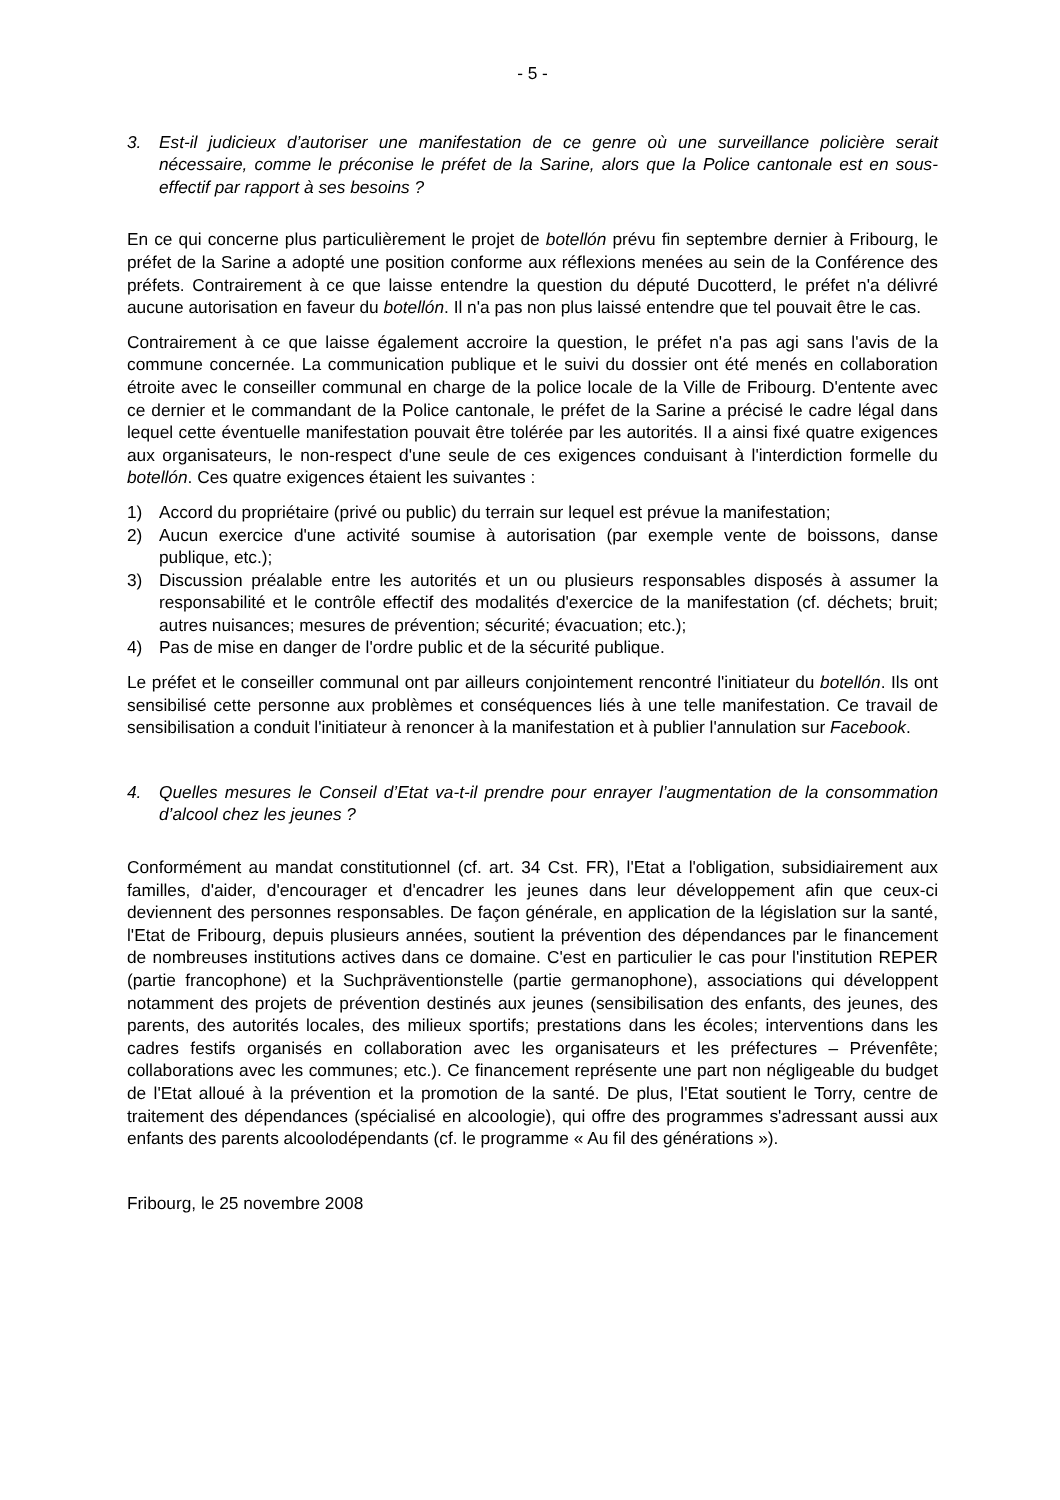- 5 -
3. Est-il judicieux d’autoriser une manifestation de ce genre où une surveillance policière serait nécessaire, comme le préconise le préfet de la Sarine, alors que la Police cantonale est en sous-effectif par rapport à ses besoins ?
En ce qui concerne plus particulièrement le projet de botellón prévu fin septembre dernier à Fribourg, le préfet de la Sarine a adopté une position conforme aux réflexions menées au sein de la Conférence des préfets. Contrairement à ce que laisse entendre la question du député Ducotterd, le préfet n'a délivré aucune autorisation en faveur du botellón. Il n'a pas non plus laissé entendre que tel pouvait être le cas.
Contrairement à ce que laisse également accroire la question, le préfet n'a pas agi sans l'avis de la commune concernée. La communication publique et le suivi du dossier ont été menés en collaboration étroite avec le conseiller communal en charge de la police locale de la Ville de Fribourg. D'entente avec ce dernier et le commandant de la Police cantonale, le préfet de la Sarine a précisé le cadre légal dans lequel cette éventuelle manifestation pouvait être tolérée par les autorités. Il a ainsi fixé quatre exigences aux organisateurs, le non-respect d'une seule de ces exigences conduisant à l'interdiction formelle du botellón. Ces quatre exigences étaient les suivantes :
1) Accord du propriétaire (privé ou public) du terrain sur lequel est prévue la manifestation;
2) Aucun exercice d'une activité soumise à autorisation (par exemple vente de boissons, danse publique, etc.);
3) Discussion préalable entre les autorités et un ou plusieurs responsables disposés à assumer la responsabilité et le contrôle effectif des modalités d'exercice de la manifestation (cf. déchets; bruit; autres nuisances; mesures de prévention; sécurité; évacuation; etc.);
4) Pas de mise en danger de l'ordre public et de la sécurité publique.
Le préfet et le conseiller communal ont par ailleurs conjointement rencontré l'initiateur du botellón. Ils ont sensibilisé cette personne aux problèmes et conséquences liés à une telle manifestation. Ce travail de sensibilisation a conduit l'initiateur à renoncer à la manifestation et à publier l'annulation sur Facebook.
4. Quelles mesures le Conseil d’Etat va-t-il prendre pour enrayer l’augmentation de la consommation d’alcool chez les jeunes ?
Conformément au mandat constitutionnel (cf. art. 34 Cst. FR), l'Etat a l'obligation, subsidiairement aux familles, d'aider, d'encourager et d'encadrer les jeunes dans leur développement afin que ceux-ci deviennent des personnes responsables. De façon générale, en application de la législation sur la santé, l'Etat de Fribourg, depuis plusieurs années, soutient la prévention des dépendances par le financement de nombreuses institutions actives dans ce domaine. C'est en particulier le cas pour l'institution REPER (partie francophone) et la Suchpräventionstelle (partie germanophone), associations qui développent notamment des projets de prévention destinés aux jeunes (sensibilisation des enfants, des jeunes, des parents, des autorités locales, des milieux sportifs; prestations dans les écoles; interventions dans les cadres festifs organisés en collaboration avec les organisateurs et les préfectures – Prévenfête; collaborations avec les communes; etc.). Ce financement représente une part non négligeable du budget de l'Etat alloué à la prévention et la promotion de la santé. De plus, l'Etat soutient le Torry, centre de traitement des dépendances (spécialisé en alcoologie), qui offre des programmes s'adressant aussi aux enfants des parents alcoolodépendants (cf. le programme « Au fil des générations »).
Fribourg, le 25 novembre 2008